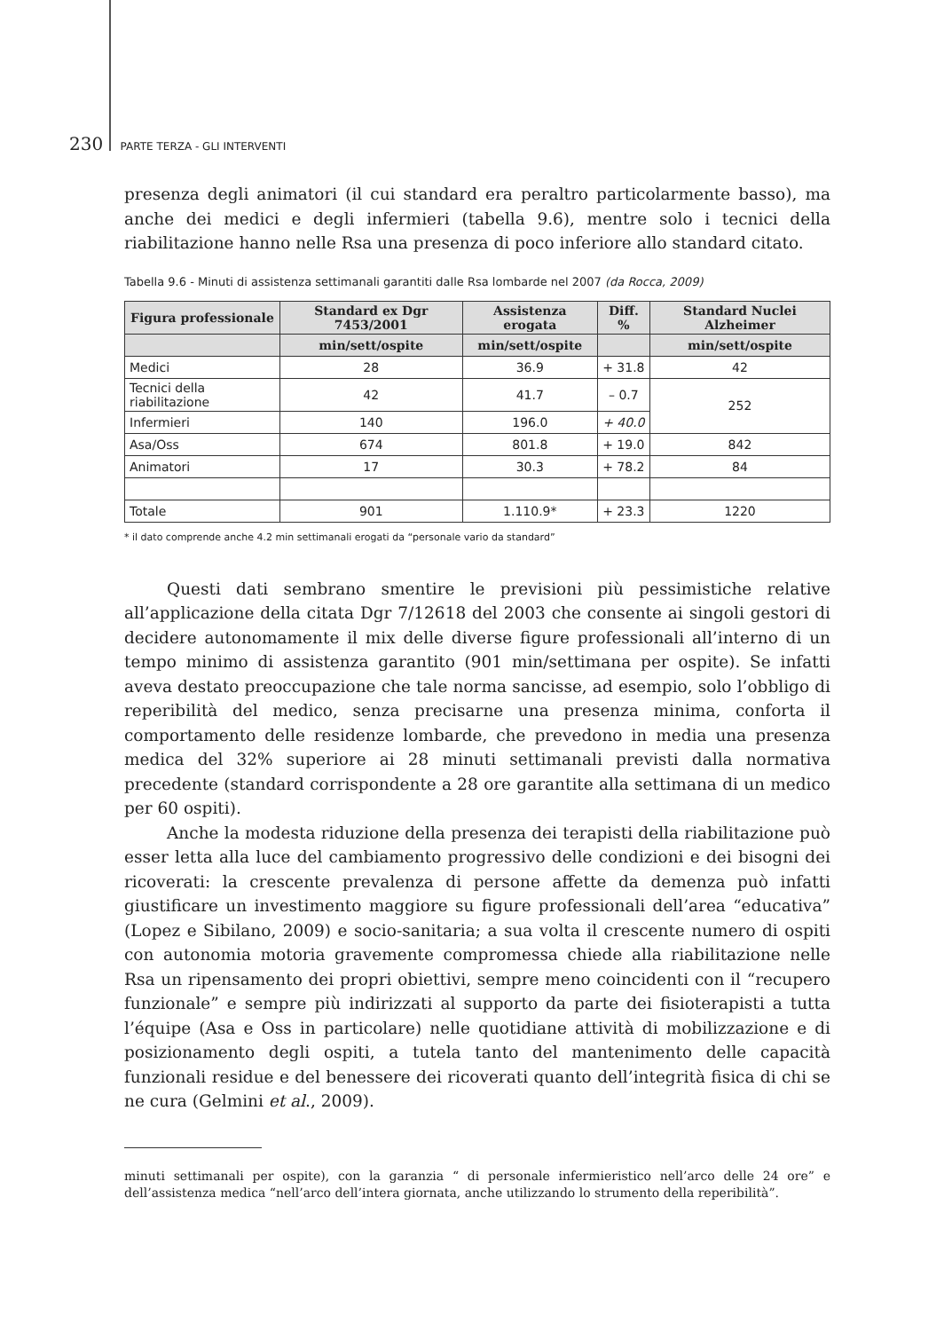230 PARTE TERZA - GLI INTERVENTI
presenza degli animatori (il cui standard era peraltro particolarmente basso), ma anche dei medici e degli infermieri (tabella 9.6), mentre solo i tecnici della riabilitazione hanno nelle Rsa una presenza di poco inferiore allo standard citato.
Tabella 9.6 - Minuti di assistenza settimanali garantiti dalle Rsa lombarde nel 2007 (da Rocca, 2009)
| Figura professionale | Standard ex Dgr 7453/2001 | Assistenza erogata | Diff. % | Standard Nuclei Alzheimer |
| --- | --- | --- | --- | --- |
| | min/sett/ospite | min/sett/ospite | | min/sett/ospite |
| Medici | 28 | 36.9 | + 31.8 | 42 |
| Tecnici della riabilitazione | 42 | 41.7 | – 0.7 | 252 |
| Infermieri | 140 | 196.0 | + 40.0 | |
| Asa/Oss | 674 | 801.8 | + 19.0 | 842 |
| Animatori | 17 | 30.3 | + 78.2 | 84 |
| Totale | 901 | 1.110.9* | + 23.3 | 1220 |
* il dato comprende anche 4.2 min settimanali erogati da “personale vario da standard”
Questi dati sembrano smentire le previsioni più pessimistiche relative all’applicazione della citata Dgr 7/12618 del 2003 che consente ai singoli gestori di decidere autonomamente il mix delle diverse figure professionali all’interno di un tempo minimo di assistenza garantito (901 min/settimana per ospite). Se infatti aveva destato preoccupazione che tale norma sancisse, ad esempio, solo l’obbligo di reperibilità del medico, senza precisarne una presenza minima, conforta il comportamento delle residenze lombarde, che prevedono in media una presenza medica del 32% superiore ai 28 minuti settimanali previsti dalla normativa precedente (standard corrispondente a 28 ore garantite alla settimana di un medico per 60 ospiti).
Anche la modesta riduzione della presenza dei terapisti della riabilitazione può esser letta alla luce del cambiamento progressivo delle condizioni e dei bisogni dei ricoverati: la crescente prevalenza di persone affette da demenza può infatti giustificare un investimento maggiore su figure professionali dell’area “educativa” (Lopez e Sibilano, 2009) e socio-sanitaria; a sua volta il crescente numero di ospiti con autonomia motoria gravemente compromessa chiede alla riabilitazione nelle Rsa un ripensamento dei propri obiettivi, sempre meno coincidenti con il “recupero funzionale” e sempre più indirizzati al supporto da parte dei fisioterapisti a tutta l’équipe (Asa e Oss in particolare) nelle quotidiane attività di mobilizzazione e di posizionamento degli ospiti, a tutela tanto del mantenimento delle capacità funzionali residue e del benessere dei ricoverati quanto dell’integrità fisica di chi se ne cura (Gelmini et al., 2009).
minuti settimanali per ospite), con la garanzia “ di personale infermieristico nell’arco delle 24 ore” e dell’assistenza medica “nell’arco dell’intera giornata, anche utilizzando lo strumento della reperibilità”.